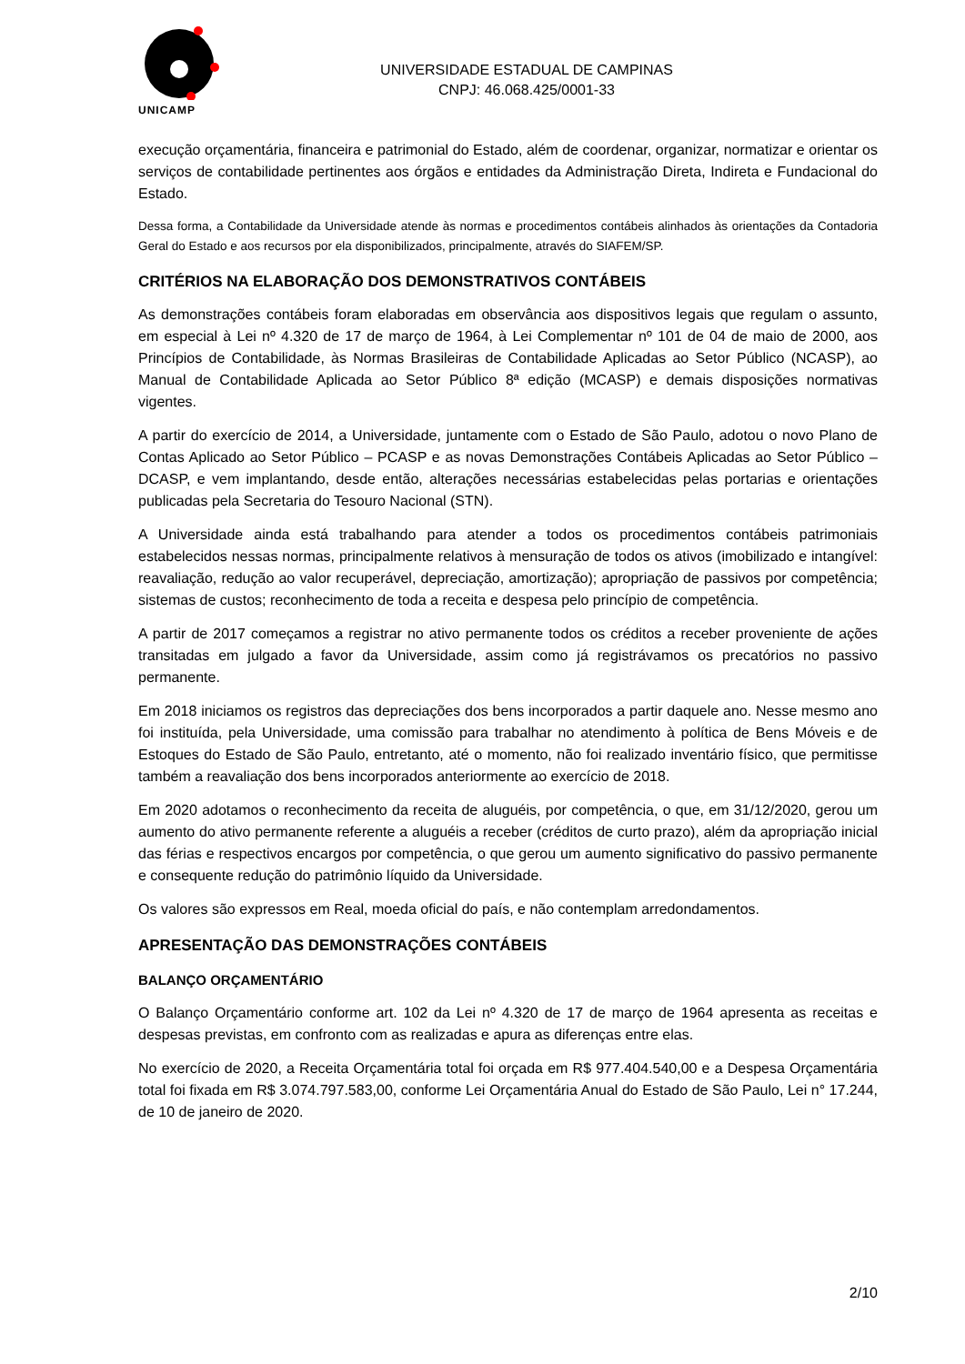UNICAMP
UNIVERSIDADE ESTADUAL DE CAMPINAS
CNPJ: 46.068.425/0001-33
execução orçamentária, financeira e patrimonial do Estado, além de coordenar, organizar, normatizar e orientar os serviços de contabilidade pertinentes aos órgãos e entidades da Administração Direta, Indireta e Fundacional do Estado.
Dessa forma, a Contabilidade da Universidade atende às normas e procedimentos contábeis alinhados às orientações da Contadoria Geral do Estado e aos recursos por ela disponibilizados, principalmente, através do SIAFEM/SP.
CRITÉRIOS NA ELABORAÇÃO DOS DEMONSTRATIVOS CONTÁBEIS
As demonstrações contábeis foram elaboradas em observância aos dispositivos legais que regulam o assunto, em especial à Lei nº 4.320 de 17 de março de 1964, à Lei Complementar nº 101 de 04 de maio de 2000, aos Princípios de Contabilidade, às Normas Brasileiras de Contabilidade Aplicadas ao Setor Público (NCASP), ao Manual de Contabilidade Aplicada ao Setor Público 8ª edição (MCASP) e demais disposições normativas vigentes.
A partir do exercício de 2014, a Universidade, juntamente com o Estado de São Paulo, adotou o novo Plano de Contas Aplicado ao Setor Público – PCASP e as novas Demonstrações Contábeis Aplicadas ao Setor Público – DCASP, e vem implantando, desde então, alterações necessárias estabelecidas pelas portarias e orientações publicadas pela Secretaria do Tesouro Nacional (STN).
A Universidade ainda está trabalhando para atender a todos os procedimentos contábeis patrimoniais estabelecidos nessas normas, principalmente relativos à mensuração de todos os ativos (imobilizado e intangível: reavaliação, redução ao valor recuperável, depreciação, amortização); apropriação de passivos por competência; sistemas de custos; reconhecimento de toda a receita e despesa pelo princípio de competência.
A partir de 2017 começamos a registrar no ativo permanente todos os créditos a receber proveniente de ações transitadas em julgado a favor da Universidade, assim como já registrávamos os precatórios no passivo permanente.
Em 2018 iniciamos os registros das depreciações dos bens incorporados a partir daquele ano. Nesse mesmo ano foi instituída, pela Universidade, uma comissão para trabalhar no atendimento à política de Bens Móveis e de Estoques do Estado de São Paulo, entretanto, até o momento, não foi realizado inventário físico, que permitisse também a reavaliação dos bens incorporados anteriormente ao exercício de 2018.
Em 2020 adotamos o reconhecimento da receita de aluguéis, por competência, o que, em 31/12/2020, gerou um aumento do ativo permanente referente a aluguéis a receber (créditos de curto prazo), além da apropriação inicial das férias e respectivos encargos por competência, o que gerou um aumento significativo do passivo permanente e consequente redução do patrimônio líquido da Universidade.
Os valores são expressos em Real, moeda oficial do país, e não contemplam arredondamentos.
APRESENTAÇÃO DAS DEMONSTRAÇÕES CONTÁBEIS
BALANÇO ORÇAMENTÁRIO
O Balanço Orçamentário conforme art. 102 da Lei nº 4.320 de 17 de março de 1964 apresenta as receitas e despesas previstas, em confronto com as realizadas e apura as diferenças entre elas.
No exercício de 2020, a Receita Orçamentária total foi orçada em R$ 977.404.540,00 e a Despesa Orçamentária total foi fixada em R$ 3.074.797.583,00, conforme Lei Orçamentária Anual do Estado de São Paulo, Lei n° 17.244, de 10 de janeiro de 2020.
2/10